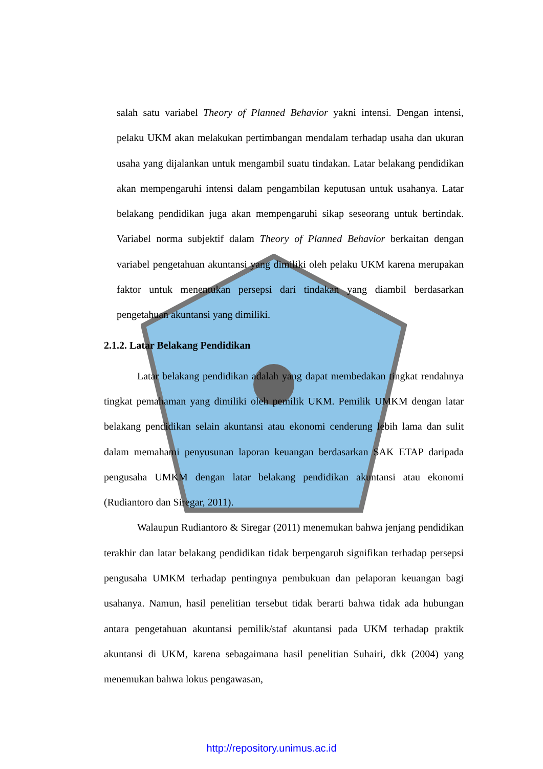salah satu variabel Theory of Planned Behavior yakni intensi. Dengan intensi, pelaku UKM akan melakukan pertimbangan mendalam terhadap usaha dan ukuran usaha yang dijalankan untuk mengambil suatu tindakan. Latar belakang pendidikan akan mempengaruhi intensi dalam pengambilan keputusan untuk usahanya. Latar belakang pendidikan juga akan mempengaruhi sikap seseorang untuk bertindak. Variabel norma subjektif dalam Theory of Planned Behavior berkaitan dengan variabel pengetahuan akuntansi yang dimiliki oleh pelaku UKM karena merupakan faktor untuk menentukan persepsi dari tindakan yang diambil berdasarkan pengetahuan akuntansi yang dimiliki.
2.1.2. Latar Belakang Pendidikan
Latar belakang pendidikan adalah yang dapat membedakan tingkat rendahnya tingkat pemahaman yang dimiliki oleh pemilik UKM. Pemilik UMKM dengan latar belakang pendidikan selain akuntansi atau ekonomi cenderung lebih lama dan sulit dalam memahami penyusunan laporan keuangan berdasarkan SAK ETAP daripada pengusaha UMKM dengan latar belakang pendidikan akuntansi atau ekonomi (Rudiantoro dan Siregar, 2011).
Walaupun Rudiantoro & Siregar (2011) menemukan bahwa jenjang pendidikan terakhir dan latar belakang pendidikan tidak berpengaruh signifikan terhadap persepsi pengusaha UMKM terhadap pentingnya pembukuan dan pelaporan keuangan bagi usahanya. Namun, hasil penelitian tersebut tidak berarti bahwa tidak ada hubungan antara pengetahuan akuntansi pemilik/staf akuntansi pada UKM terhadap praktik akuntansi di UKM, karena sebagaimana hasil penelitian Suhairi, dkk (2004) yang menemukan bahwa lokus pengawasan,
http://repository.unimus.ac.id